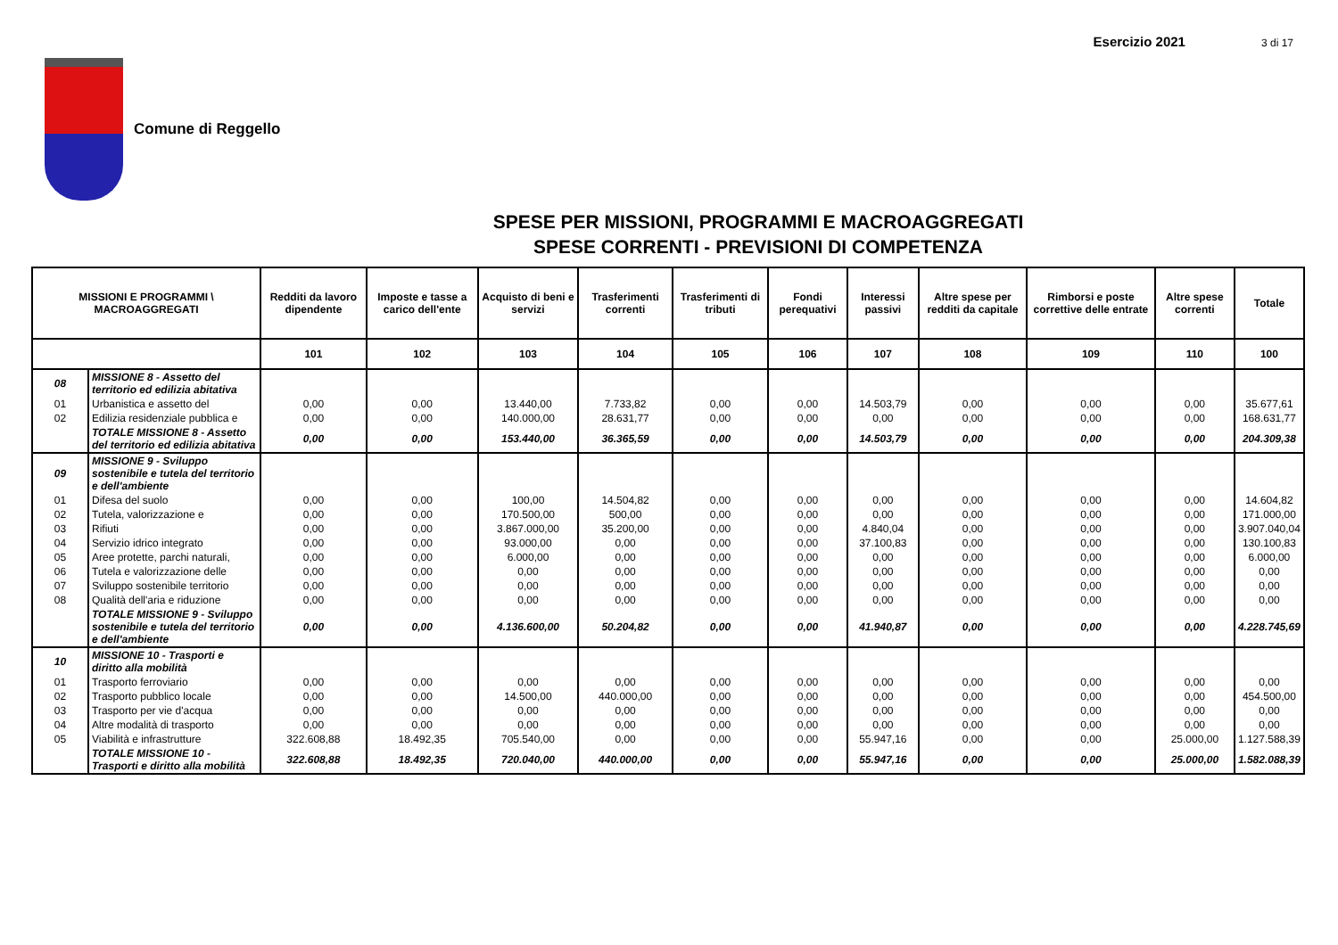Esercizio 2021 3 di 17
Comune di Reggello
SPESE PER MISSIONI, PROGRAMMI E MACROAGGREGATI
SPESE CORRENTI - PREVISIONI DI COMPETENZA
| MISSIONI E PROGRAMMI \ MACROAGGREGATI | | Redditi da lavoro dipendente | Imposte e tasse a carico dell'ente | Acquisto di beni e servizi | Trasferimenti correnti | Trasferimenti di tributi | Fondi perequativi | Interessi passivi | Altre spese per redditi da capitale | Rimborsi e poste correttive delle entrate | Altre spese correnti | Totale |
| --- | --- | --- | --- | --- | --- | --- | --- | --- | --- | --- | --- | --- |
| | | 101 | 102 | 103 | 104 | 105 | 106 | 107 | 108 | 109 | 110 | 100 |
| 08 | MISSIONE 8 - Assetto del territorio ed edilizia abitativa | | | | | | | | | | | |
| 01 | Urbanistica e assetto del | 0,00 | 0,00 | 13.440,00 | 7.733,82 | 0,00 | 0,00 | 14.503,79 | 0,00 | 0,00 | 0,00 | 35.677,61 |
| 02 | Edilizia residenziale pubblica e | 0,00 | 0,00 | 140.000,00 | 28.631,77 | 0,00 | 0,00 | 0,00 | 0,00 | 0,00 | 0,00 | 168.631,77 |
| | TOTALE MISSIONE 8 - Assetto del territorio ed edilizia abitativa | 0,00 | 0,00 | 153.440,00 | 36.365,59 | 0,00 | 0,00 | 14.503,79 | 0,00 | 0,00 | 0,00 | 204.309,38 |
| 09 | MISSIONE 9 - Sviluppo sostenibile e tutela del territorio e dell'ambiente | | | | | | | | | | | |
| 01 | Difesa del suolo | 0,00 | 0,00 | 100,00 | 14.504,82 | 0,00 | 0,00 | 0,00 | 0,00 | 0,00 | 0,00 | 14.604,82 |
| 02 | Tutela, valorizzazione e | 0,00 | 0,00 | 170.500,00 | 500,00 | 0,00 | 0,00 | 0,00 | 0,00 | 0,00 | 0,00 | 171.000,00 |
| 03 | Rifiuti | 0,00 | 0,00 | 3.867.000,00 | 35.200,00 | 0,00 | 0,00 | 4.840,04 | 0,00 | 0,00 | 0,00 | 3.907.040,04 |
| 04 | Servizio idrico integrato | 0,00 | 0,00 | 93.000,00 | 0,00 | 0,00 | 0,00 | 37.100,83 | 0,00 | 0,00 | 0,00 | 130.100,83 |
| 05 | Aree protette, parchi naturali, | 0,00 | 0,00 | 6.000,00 | 0,00 | 0,00 | 0,00 | 0,00 | 0,00 | 0,00 | 0,00 | 6.000,00 |
| 06 | Tutela e valorizzazione delle | 0,00 | 0,00 | 0,00 | 0,00 | 0,00 | 0,00 | 0,00 | 0,00 | 0,00 | 0,00 | 0,00 |
| 07 | Sviluppo sostenibile territorio | 0,00 | 0,00 | 0,00 | 0,00 | 0,00 | 0,00 | 0,00 | 0,00 | 0,00 | 0,00 | 0,00 |
| 08 | Qualità dell'aria e riduzione | 0,00 | 0,00 | 0,00 | 0,00 | 0,00 | 0,00 | 0,00 | 0,00 | 0,00 | 0,00 | 0,00 |
| | TOTALE MISSIONE 9 - Sviluppo sostenibile e tutela del territorio e dell'ambiente | 0,00 | 0,00 | 4.136.600,00 | 50.204,82 | 0,00 | 0,00 | 41.940,87 | 0,00 | 0,00 | 0,00 | 4.228.745,69 |
| 10 | MISSIONE 10 - Trasporti e diritto alla mobilità | | | | | | | | | | | |
| 01 | Trasporto ferroviario | 0,00 | 0,00 | 0,00 | 0,00 | 0,00 | 0,00 | 0,00 | 0,00 | 0,00 | 0,00 | 0,00 |
| 02 | Trasporto pubblico locale | 0,00 | 0,00 | 14.500,00 | 440.000,00 | 0,00 | 0,00 | 0,00 | 0,00 | 0,00 | 0,00 | 454.500,00 |
| 03 | Trasporto per vie d'acqua | 0,00 | 0,00 | 0,00 | 0,00 | 0,00 | 0,00 | 0,00 | 0,00 | 0,00 | 0,00 | 0,00 |
| 04 | Altre modalità di trasporto | 0,00 | 0,00 | 0,00 | 0,00 | 0,00 | 0,00 | 0,00 | 0,00 | 0,00 | 0,00 | 0,00 |
| 05 | Viabilità e infrastrutture | 322.608,88 | 18.492,35 | 705.540,00 | 0,00 | 0,00 | 0,00 | 55.947,16 | 0,00 | 0,00 | 25.000,00 | 1.127.588,39 |
| | TOTALE MISSIONE 10 - Trasporti e diritto alla mobilità | 322.608,88 | 18.492,35 | 720.040,00 | 440.000,00 | 0,00 | 0,00 | 55.947,16 | 0,00 | 0,00 | 25.000,00 | 1.582.088,39 |